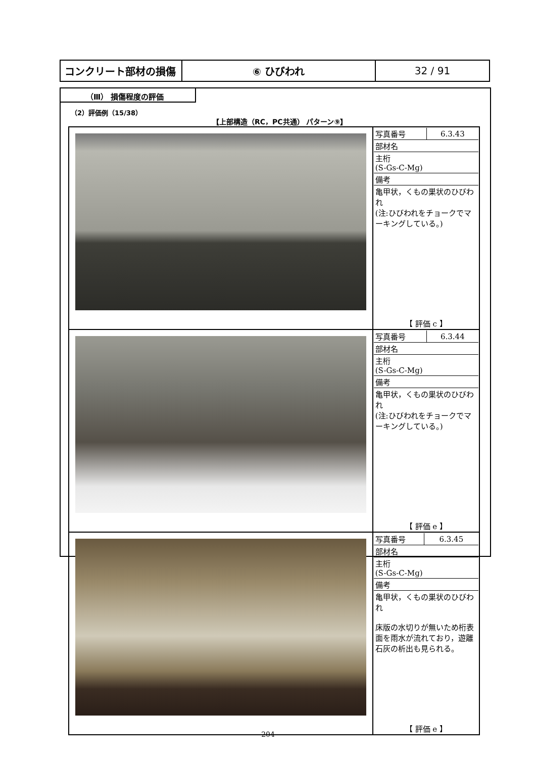| コンクリート部材の損傷 | ⑥ ひびわれ | 32 / 91 |
（Ⅲ） 損傷程度の評価
（2）評価例（15/38）
【上部構造（RC，PC共通） パターン⑨】
| | / 写真番号 / 6.3.43 / / 部材名 / / / 主桁 (S-Gs-C-Mg) / / / 備考 / / / 亀甲状，くもの巣状のひびわれ (注:ひびわれをチョークでマーキングしている。) / / 【 評価 c 】 |
| | / 写真番号 / 6.3.44 / / 部材名 / / / 主桁 (S-Gs-C-Mg) / / / 備考 / / / 亀甲状，くもの巣状のひびわれ (注:ひびわれをチョークでマーキングしている。) / / 【 評価 e 】 |
| | / 写真番号 / 6.3.45 / / 部材名 / / / 主桁 (S-Gs-C-Mg) / / / 備考 / / / 亀甲状，くもの巣状のひびわれ 床版の水切りが無いため桁表面を雨水が流れており，遊離石灰の析出も見られる。 / / 【 評価 e 】 |
204